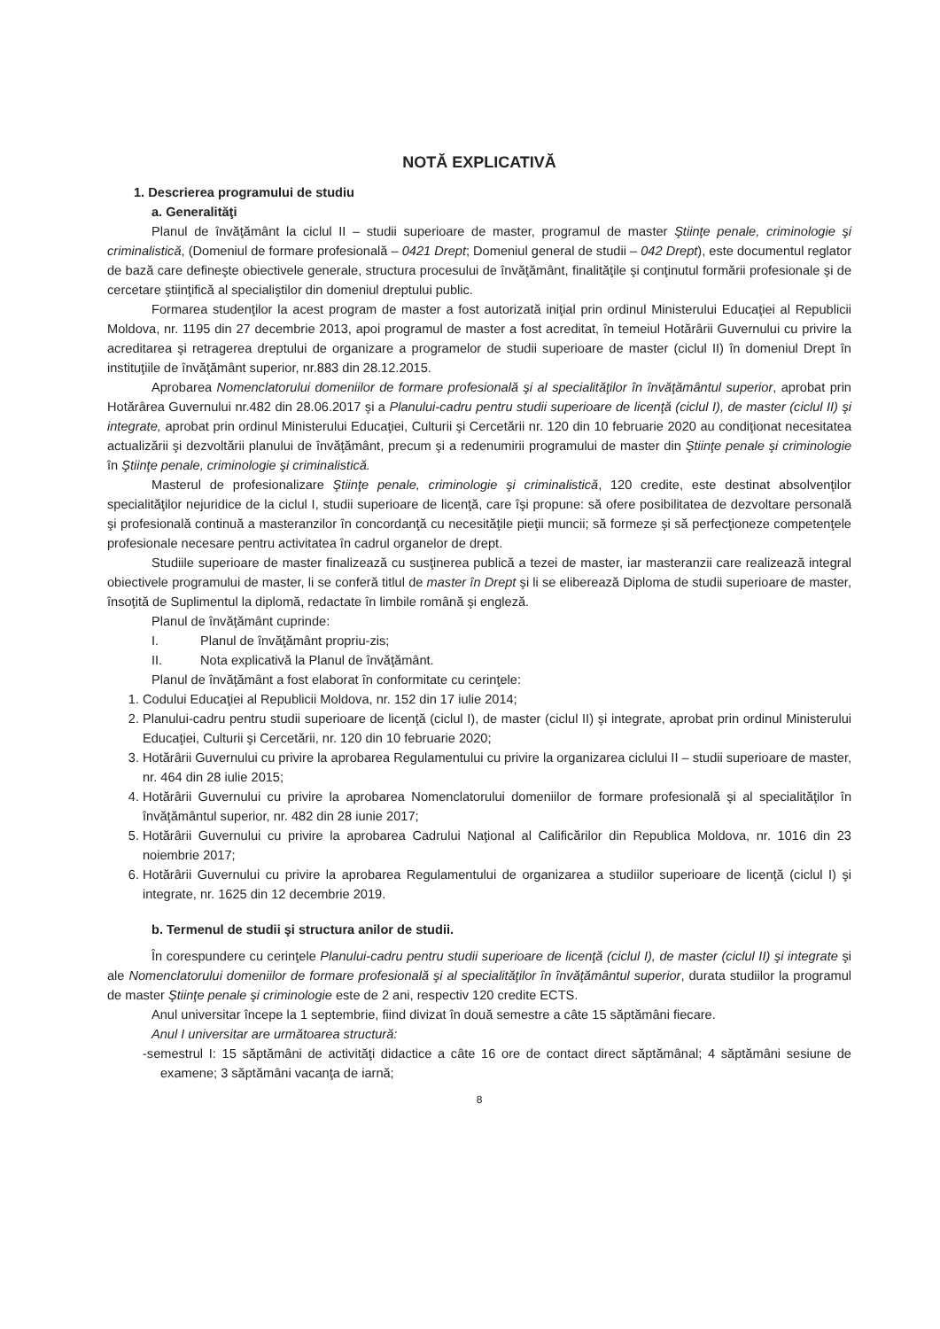NOTĂ EXPLICATIVĂ
1. Descrierea programului de studiu
a. Generalităţi
Planul de învăţământ la ciclul II – studii superioare de master, programul de master Ştiinţe penale, criminologie şi criminalistică, (Domeniul de formare profesională – 0421 Drept; Domeniul general de studii – 042 Drept), este documentul reglator de bază care defineşte obiectivele generale, structura procesului de învăţământ, finalităţile şi conţinutul formării profesionale şi de cercetare ştiinţifică al specialiştilor din domeniul dreptului public.
Formarea studenţilor la acest program de master a fost autorizată iniţial prin ordinul Ministerului Educaţiei al Republicii Moldova, nr. 1195 din 27 decembrie 2013, apoi programul de master a fost acreditat, în temeiul Hotărârii Guvernului cu privire la acreditarea şi retragerea dreptului de organizare a programelor de studii superioare de master (ciclul II) în domeniul Drept în instituţiile de învăţământ superior, nr.883 din 28.12.2015.
Aprobarea Nomenclatorului domeniilor de formare profesională şi al specialităţilor în învăţământul superior, aprobat prin Hotărârea Guvernului nr.482 din 28.06.2017 şi a Planului-cadru pentru studii superioare de licenţă (ciclul I), de master (ciclul II) şi integrate, aprobat prin ordinul Ministerului Educaţiei, Culturii şi Cercetării nr. 120 din 10 februarie 2020 au condiţionat necesitatea actualizării şi dezvoltării planului de învăţământ, precum şi a redenumirii programului de master din Ştiinţe penale şi criminologie în Ştiinţe penale, criminologie şi criminalistică.
Masterul de profesionalizare Ştiinţe penale, criminologie şi criminalistică, 120 credite, este destinat absolvenţilor specialităţilor nejuridice de la ciclul I, studii superioare de licenţă, care îşi propune: să ofere posibilitatea de dezvoltare personală şi profesională continuă a masteranzilor în concordanţă cu necesităţile pieţii muncii; să formeze şi să perfecţioneze competenţele profesionale necesare pentru activitatea în cadrul organelor de drept.
Studiile superioare de master finalizează cu susţinerea publică a tezei de master, iar masteranzii care realizează integral obiectivele programului de master, li se conferă titlul de master în Drept şi li se eliberează Diploma de studii superioare de master, însoţită de Suplimentul la diplomă, redactate în limbile română şi engleză.
Planul de învăţământ cuprinde:
I. Planul de învăţământ propriu-zis;
II. Nota explicativă la Planul de învăţământ.
Planul de învăţământ a fost elaborat în conformitate cu cerinţele:
1. Codului Educaţiei al Republicii Moldova, nr. 152 din 17 iulie 2014;
2. Planului-cadru pentru studii superioare de licenţă (ciclul I), de master (ciclul II) şi integrate, aprobat prin ordinul Ministerului Educaţiei, Culturii şi Cercetării, nr. 120 din 10 februarie 2020;
3. Hotărârii Guvernului cu privire la aprobarea Regulamentului cu privire la organizarea ciclului II – studii superioare de master, nr. 464 din 28 iulie 2015;
4. Hotărârii Guvernului cu privire la aprobarea Nomenclatorului domeniilor de formare profesională şi al specialităţilor în învăţământul superior, nr. 482 din 28 iunie 2017;
5. Hotărârii Guvernului cu privire la aprobarea Cadrului Naţional al Calificărilor din Republica Moldova, nr. 1016 din 23 noiembrie 2017;
6. Hotărârii Guvernului cu privire la aprobarea Regulamentului de organizarea a studiilor superioare de licenţă (ciclul I) şi integrate, nr. 1625 din 12 decembrie 2019.
b. Termenul de studii şi structura anilor de studii.
În corespundere cu cerinţele Planului-cadru pentru studii superioare de licenţă (ciclul I), de master (ciclul II) şi integrate şi ale Nomenclatorului domeniilor de formare profesională şi al specialităţilor în învăţământul superior, durata studiilor la programul de master Ştiinţe penale şi criminologie este de 2 ani, respectiv 120 credite ECTS.
Anul universitar începe la 1 septembrie, fiind divizat în două semestre a câte 15 săptămâni fiecare.
Anul I universitar are următoarea structură:
-semestrul I: 15 săptămâni de activităţi didactice a câte 16 ore de contact direct săptămânal; 4 săptămâni sesiune de examene; 3 săptămâni vacanţa de iarnă;
8